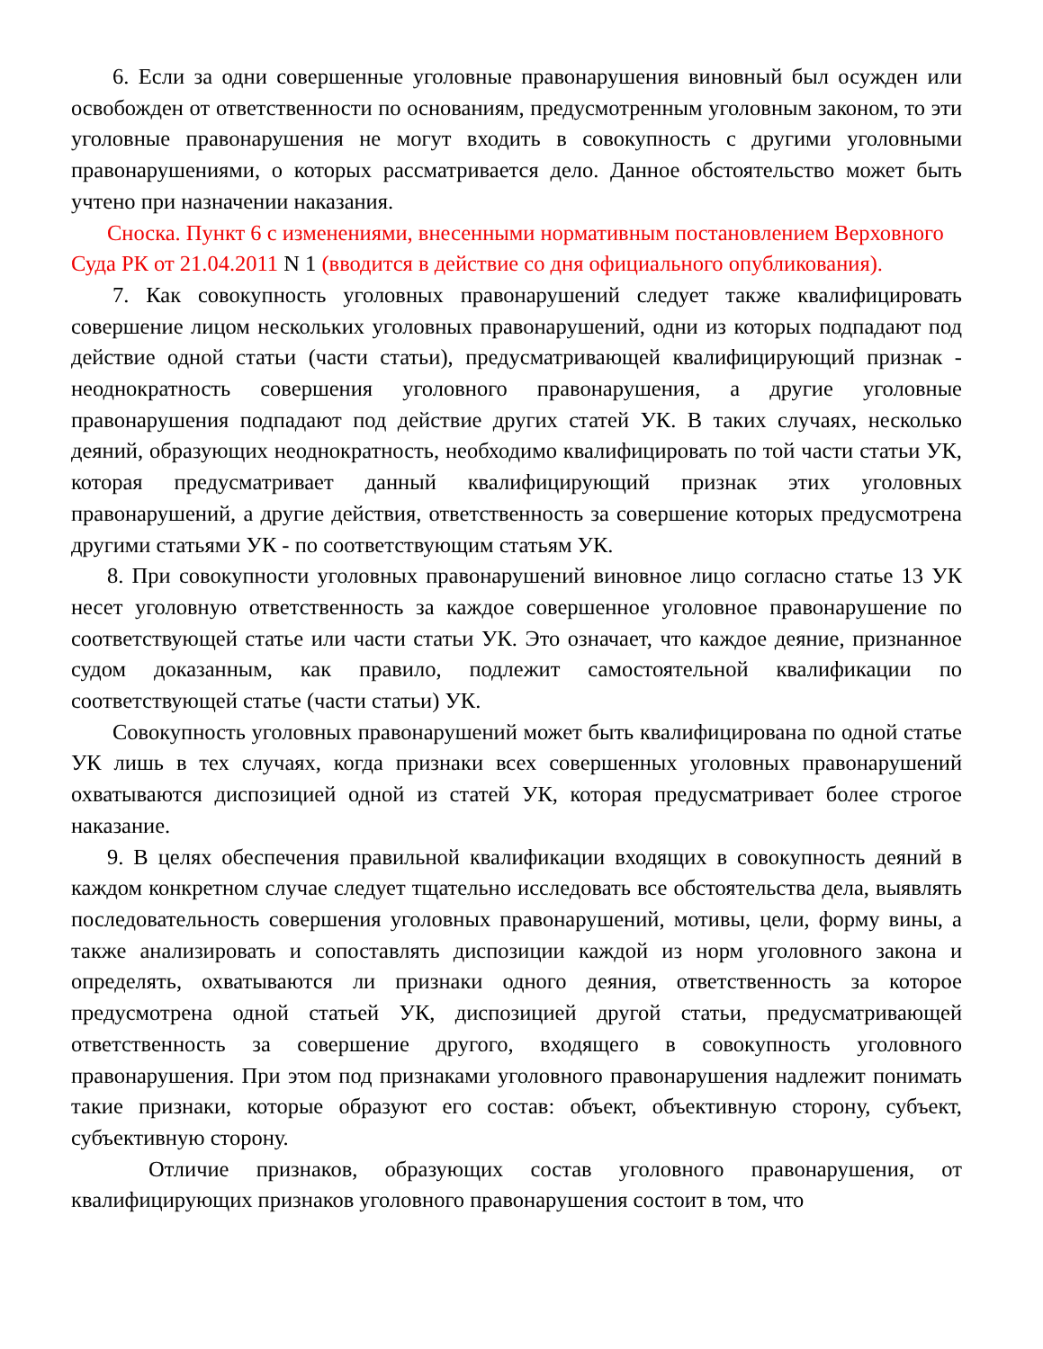6. Если за одни совершенные уголовные правонарушения виновный был осужден или освобожден от ответственности по основаниям, предусмотренным уголовным законом, то эти уголовные правонарушения не могут входить в совокупность с другими уголовными правонарушениями, о которых рассматривается дело. Данное обстоятельство может быть учтено при назначении наказания.
Сноска. Пункт 6 с изменениями, внесенными нормативным постановлением Верховного Суда РК от 21.04.2011 N 1 (вводится в действие со дня официального опубликования).
7. Как совокупность уголовных правонарушений следует также квалифицировать совершение лицом нескольких уголовных правонарушений, одни из которых подпадают под действие одной статьи (части статьи), предусматривающей квалифицирующий признак - неоднократность совершения уголовного правонарушения, а другие уголовные правонарушения подпадают под действие других статей УК. В таких случаях, несколько деяний, образующих неоднократность, необходимо квалифицировать по той части статьи УК, которая предусматривает данный квалифицирующий признак этих уголовных правонарушений, а другие действия, ответственность за совершение которых предусмотрена другими статьями УК - по соответствующим статьям УК.
8. При совокупности уголовных правонарушений виновное лицо согласно статье 13 УК несет уголовную ответственность за каждое совершенное уголовное правонарушение по соответствующей статье или части статьи УК. Это означает, что каждое деяние, признанное судом доказанным, как правило, подлежит самостоятельной квалификации по соответствующей статье (части статьи) УК.
Совокупность уголовных правонарушений может быть квалифицирована по одной статье УК лишь в тех случаях, когда признаки всех совершенных уголовных правонарушений охватываются диспозицией одной из статей УК, которая предусматривает более строгое наказание.
9. В целях обеспечения правильной квалификации входящих в совокупность деяний в каждом конкретном случае следует тщательно исследовать все обстоятельства дела, выявлять последовательность совершения уголовных правонарушений, мотивы, цели, форму вины, а также анализировать и сопоставлять диспозиции каждой из норм уголовного закона и определять, охватываются ли признаки одного деяния, ответственность за которое предусмотрена одной статьей УК, диспозицией другой статьи, предусматривающей ответственность за совершение другого, входящего в совокупность уголовного правонарушения. При этом под признаками уголовного правонарушения надлежит понимать такие признаки, которые образуют его состав: объект, объективную сторону, субъект, субъективную сторону.
Отличие признаков, образующих состав уголовного правонарушения, от квалифицирующих признаков уголовного правонарушения состоит в том, что